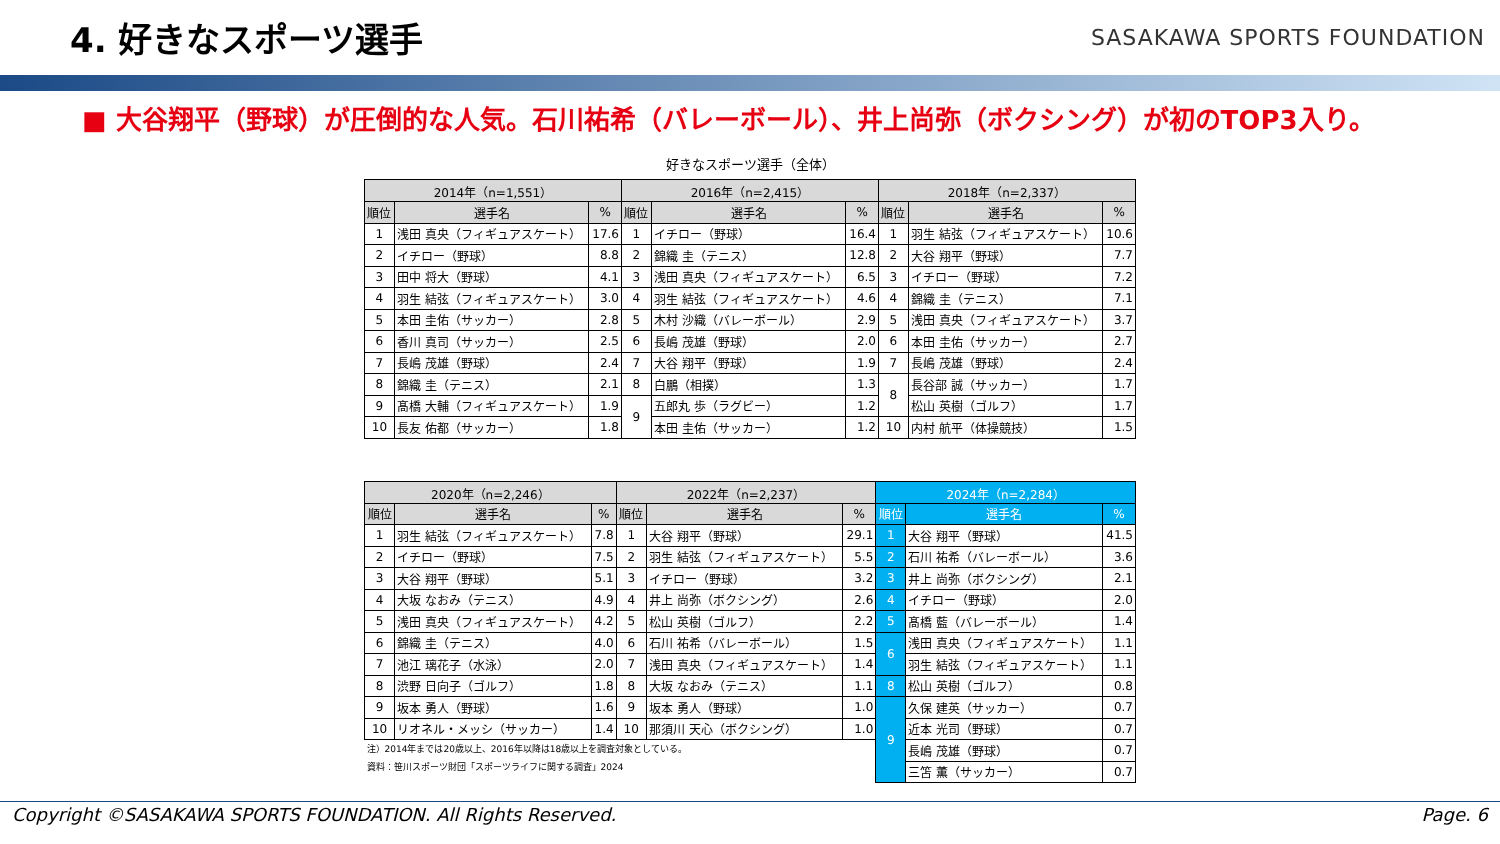4. 好きなスポーツ選手
SASAKAWA SPORTS FOUNDATION
■ 大谷翔平（野球）が圧倒的な人気。石川祐希（バレーボール）、井上尚弥（ボクシング）が初のTOP3入り。
好きなスポーツ選手（全体）
| 2014年（n=1,551） | | | 2016年（n=2,415） | | | 2018年（n=2,337） | | |
| --- | --- | --- | --- | --- | --- | --- | --- | --- |
| 順位 | 選手名 | % | 順位 | 選手名 | % | 順位 | 選手名 | % |
| 1 | 浅田 真央（フィギュアスケート） | 17.6 | 1 | イチロー（野球） | 16.4 | 1 | 羽生 結弦（フィギュアスケート） | 10.6 |
| 2 | イチロー（野球） | 8.8 | 2 | 錦織 圭（テニス） | 12.8 | 2 | 大谷 翔平（野球） | 7.7 |
| 3 | 田中 将大（野球） | 4.1 | 3 | 浅田 真央（フィギュアスケート） | 6.5 | 3 | イチロー（野球） | 7.2 |
| 4 | 羽生 結弦（フィギュアスケート） | 3.0 | 4 | 羽生 結弦（フィギュアスケート） | 4.6 | 4 | 錦織 圭（テニス） | 7.1 |
| 5 | 本田 圭佑（サッカー） | 2.8 | 5 | 木村 沙織（バレーボール） | 2.9 | 5 | 浅田 真央（フィギュアスケート） | 3.7 |
| 6 | 香川 真司（サッカー） | 2.5 | 6 | 長嶋 茂雄（野球） | 2.0 | 6 | 本田 圭佑（サッカー） | 2.7 |
| 7 | 長嶋 茂雄（野球） | 2.4 | 7 | 大谷 翔平（野球） | 1.9 | 7 | 長嶋 茂雄（野球） | 2.4 |
| 8 | 錦織 圭（テニス） | 2.1 | 8 | 白鵬（相撲） | 1.3 | 8 | 長谷部 誠（サッカー） | 1.7 |
| 9 | 髙橋 大輔（フィギュアスケート） | 1.9 | 9 | 五郎丸 歩（ラグビー） | 1.2 | | 松山 英樹（ゴルフ） | 1.7 |
| 10 | 長友 佑都（サッカー） | 1.8 | | 本田 圭佑（サッカー） | 1.2 | 10 | 内村 航平（体操競技） | 1.5 |
| 2020年（n=2,246） | | | 2022年（n=2,237） | | | 2024年（n=2,284） | | |
| --- | --- | --- | --- | --- | --- | --- | --- | --- |
| 順位 | 選手名 | % | 順位 | 選手名 | % | 順位 | 選手名 | % |
| 1 | 羽生 結弦（フィギュアスケート） | 7.8 | 1 | 大谷 翔平（野球） | 29.1 | 1 | 大谷 翔平（野球） | 41.5 |
| 2 | イチロー（野球） | 7.5 | 2 | 羽生 結弦（フィギュアスケート） | 5.5 | 2 | 石川 祐希（バレーボール） | 3.6 |
| 3 | 大谷 翔平（野球） | 5.1 | 3 | イチロー（野球） | 3.2 | 3 | 井上 尚弥（ボクシング） | 2.1 |
| 4 | 大坂 なおみ（テニス） | 4.9 | 4 | 井上 尚弥（ボクシング） | 2.6 | 4 | イチロー（野球） | 2.0 |
| 5 | 浅田 真央（フィギュアスケート） | 4.2 | 5 | 松山 英樹（ゴルフ） | 2.2 | 5 | 髙橋 藍（バレーボール） | 1.4 |
| 6 | 錦織 圭（テニス） | 4.0 | 6 | 石川 祐希（バレーボール） | 1.5 | 6 | 浅田 真央（フィギュアスケート） | 1.1 |
| 7 | 池江 璃花子（水泳） | 2.0 | 7 | 浅田 真央（フィギュアスケート） | 1.4 | | 羽生 結弦（フィギュアスケート） | 1.1 |
| 8 | 渋野 日向子（ゴルフ） | 1.8 | 8 | 大坂 なおみ（テニス） | 1.1 | 8 | 松山 英樹（ゴルフ） | 0.8 |
| 9 | 坂本 勇人（野球） | 1.6 | 9 | 坂本 勇人（野球） | 1.0 | 9 | 久保 建英（サッカー） | 0.7 |
| 10 | リオネル・メッシ（サッカー） | 1.4 | 10 | 那須川 天心（ボクシング） | 1.0 | | 近本 光司（野球） | 0.7 |
| 注）2014年までは20歳以上、2016年以降は18歳以上を調査対象としている。 資料：笹川スポーツ財団「スポーツライフに関する調査」2024 | | | | | | | 長嶋 茂雄（野球） | 0.7 |
| | | | | | | | 三笘 薫（サッカー） | 0.7 |
Copyright ©SASAKAWA SPORTS FOUNDATION. All Rights Reserved. Page. 6